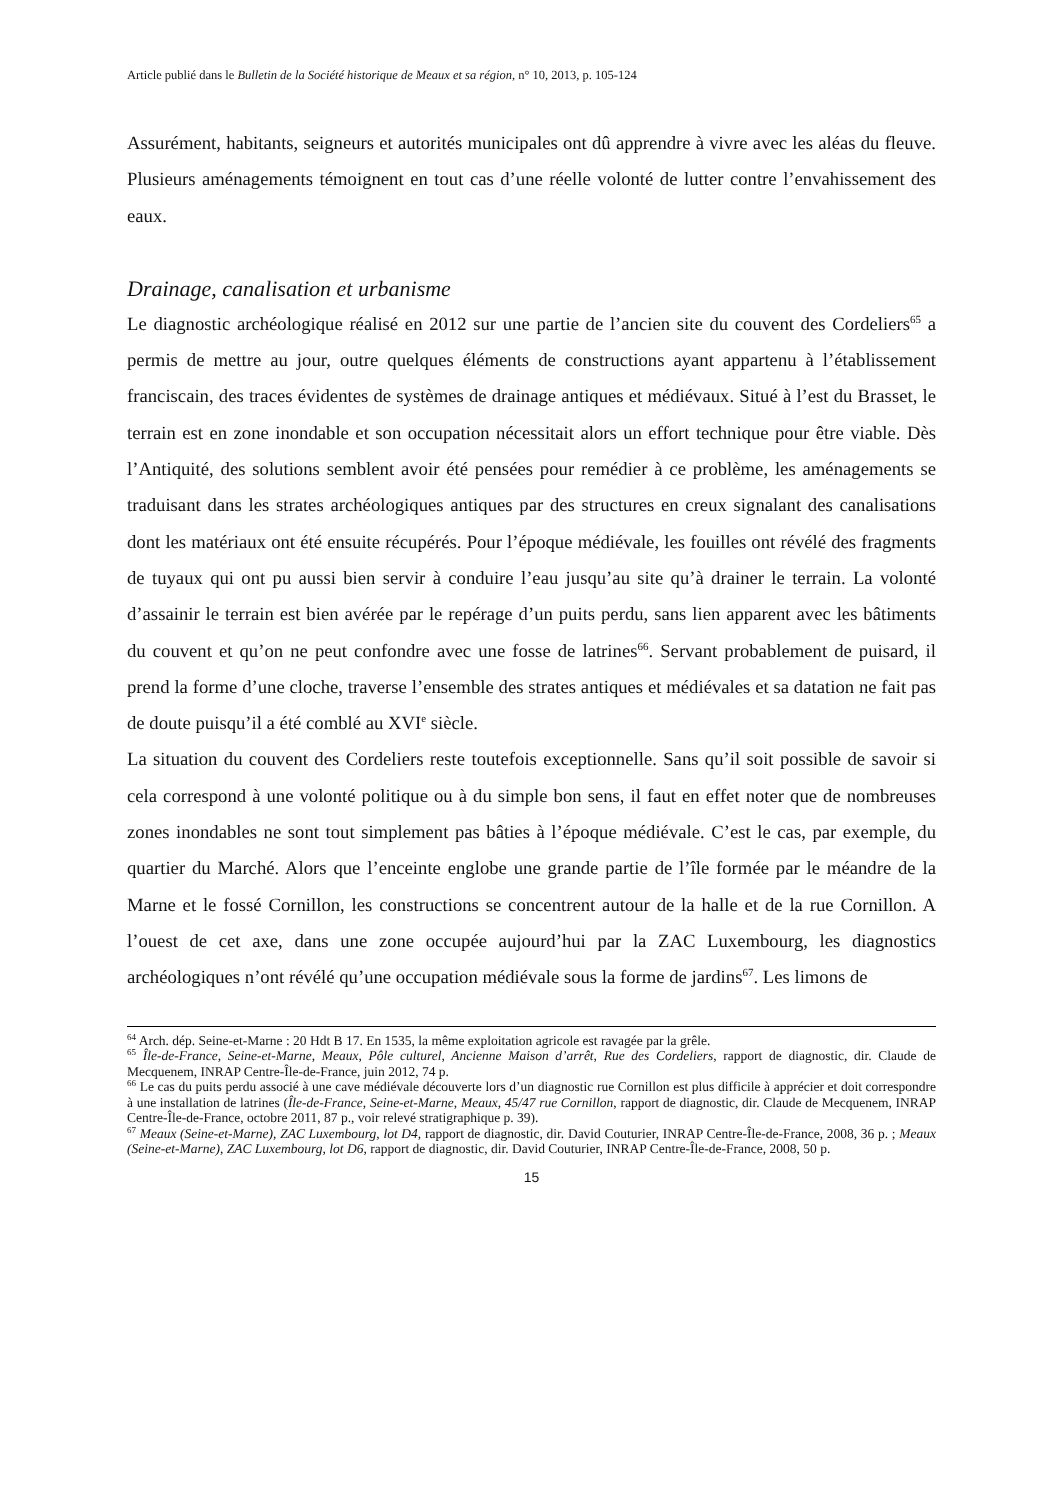Article publié dans le Bulletin de la Société historique de Meaux et sa région, n° 10, 2013, p. 105-124
Assurément, habitants, seigneurs et autorités municipales ont dû apprendre à vivre avec les aléas du fleuve. Plusieurs aménagements témoignent en tout cas d’une réelle volonté de lutter contre l’envahissement des eaux.
Drainage, canalisation et urbanisme
Le diagnostic archéologique réalisé en 2012 sur une partie de l’ancien site du couvent des Cordeliers<sup>65</sup> a permis de mettre au jour, outre quelques éléments de constructions ayant appartenu à l’établissement franciscain, des traces évidentes de systèmes de drainage antiques et médiévaux. Situé à l’est du Brasset, le terrain est en zone inondable et son occupation nécessitait alors un effort technique pour être viable. Dès l’Antiquité, des solutions semblent avoir été pensées pour remédier à ce problème, les aménagements se traduisant dans les strates archéologiques antiques par des structures en creux signalant des canalisations dont les matériaux ont été ensuite récupérés. Pour l’époque médiévale, les fouilles ont révélé des fragments de tuyaux qui ont pu aussi bien servir à conduire l’eau jusqu’au site qu’à drainer le terrain. La volonté d’assainir le terrain est bien avérée par le repérage d’un puits perdu, sans lien apparent avec les bâtiments du couvent et qu’on ne peut confondre avec une fosse de latrines<sup>66</sup>. Servant probablement de puisard, il prend la forme d’une cloche, traverse l’ensemble des strates antiques et médiévales et sa datation ne fait pas de doute puisqu’il a été comblé au XVI<sup>e</sup> siècle.
La situation du couvent des Cordeliers reste toutefois exceptionnelle. Sans qu’il soit possible de savoir si cela correspond à une volonté politique ou à du simple bon sens, il faut en effet noter que de nombreuses zones inondables ne sont tout simplement pas bâties à l’époque médiévale. C’est le cas, par exemple, du quartier du Marché. Alors que l’enceinte englobe une grande partie de l’île formée par le méandre de la Marne et le fossé Cornillon, les constructions se concentrent autour de la halle et de la rue Cornillon. A l’ouest de cet axe, dans une zone occupée aujourd’hui par la ZAC Luxembourg, les diagnostics archéologiques n’ont révélé qu’une occupation médiévale sous la forme de jardins<sup>67</sup>. Les limons de
<sup>64</sup> Arch. dép. Seine-et-Marne : 20 Hdt B 17. En 1535, la même exploitation agricole est ravagée par la grêle.
<sup>65</sup> Île-de-France, Seine-et-Marne, Meaux, Pôle culturel, Ancienne Maison d’arrêt, Rue des Cordeliers, rapport de diagnostic, dir. Claude de Mecquenem, INRAP Centre-Île-de-France, juin 2012, 74 p.
<sup>66</sup> Le cas du puits perdu associé à une cave médiévale découverte lors d’un diagnostic rue Cornillon est plus difficile à apprécier et doit correspondre à une installation de latrines (Île-de-France, Seine-et-Marne, Meaux, 45/47 rue Cornillon, rapport de diagnostic, dir. Claude de Mecquenem, INRAP Centre-Île-de-France, octobre 2011, 87 p., voir relevé stratigraphique p. 39).
<sup>67</sup> Meaux (Seine-et-Marne), ZAC Luxembourg, lot D4, rapport de diagnostic, dir. David Couturier, INRAP Centre-Île-de-France, 2008, 36 p. ; Meaux (Seine-et-Marne), ZAC Luxembourg, lot D6, rapport de diagnostic, dir. David Couturier, INRAP Centre-Île-de-France, 2008, 50 p.
15